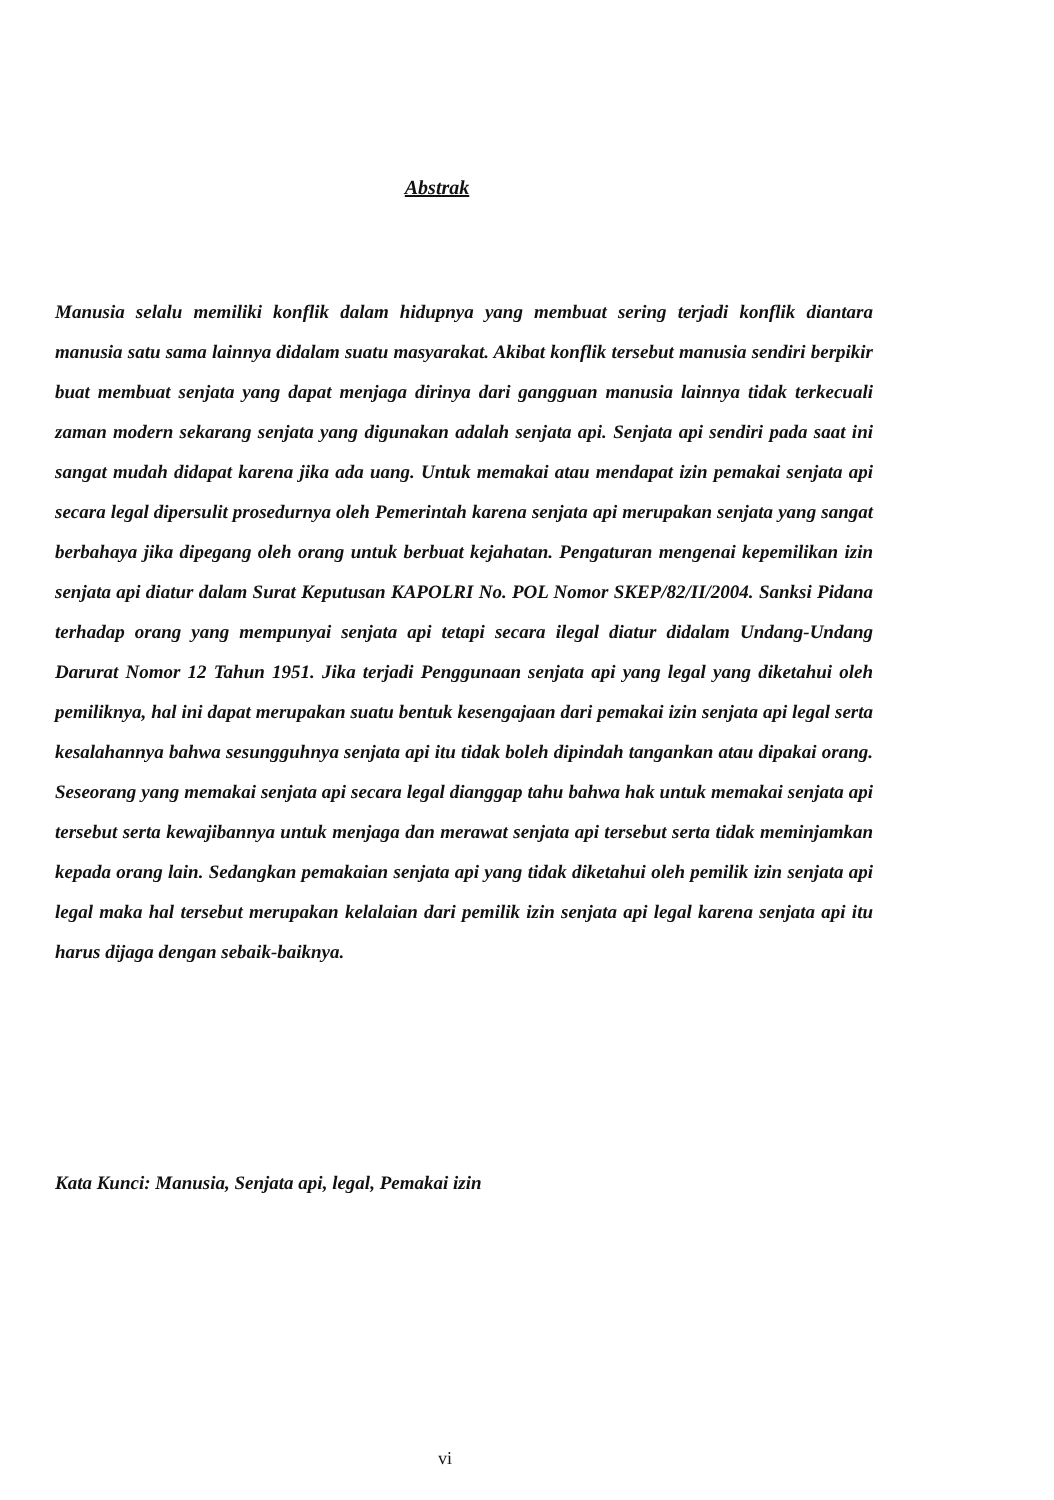Abstrak
Manusia selalu memiliki konflik dalam hidupnya yang membuat sering terjadi konflik diantara manusia satu sama lainnya didalam suatu masyarakat. Akibat konflik tersebut manusia sendiri berpikir buat membuat senjata yang dapat menjaga dirinya dari gangguan manusia lainnya tidak terkecuali zaman modern sekarang senjata yang digunakan adalah senjata api. Senjata api sendiri pada saat ini sangat mudah didapat karena jika ada uang. Untuk memakai atau mendapat izin pemakai senjata api secara legal dipersulit prosedurnya oleh Pemerintah karena senjata api merupakan senjata yang sangat berbahaya jika dipegang oleh orang untuk berbuat kejahatan. Pengaturan mengenai kepemilikan izin senjata api diatur dalam Surat Keputusan KAPOLRI No. POL Nomor SKEP/82/II/2004. Sanksi Pidana terhadap orang yang mempunyai senjata api tetapi secara ilegal diatur didalam Undang-Undang Darurat Nomor 12 Tahun 1951. Jika terjadi Penggunaan senjata api yang legal yang diketahui oleh pemiliknya, hal ini dapat merupakan suatu bentuk kesengajaan dari pemakai izin senjata api legal serta kesalahannya bahwa sesungguhnya senjata api itu tidak boleh dipindah tangankan atau dipakai orang. Seseorang yang memakai senjata api secara legal dianggap tahu bahwa hak untuk memakai senjata api tersebut serta kewajibannya untuk menjaga dan merawat senjata api tersebut serta tidak meminjamkan kepada orang lain. Sedangkan pemakaian senjata api yang tidak diketahui oleh pemilik izin senjata api legal maka hal tersebut merupakan kelalaian dari pemilik izin senjata api legal karena senjata api itu harus dijaga dengan sebaik-baiknya.
Kata Kunci: Manusia, Senjata api, legal, Pemakai izin
vi